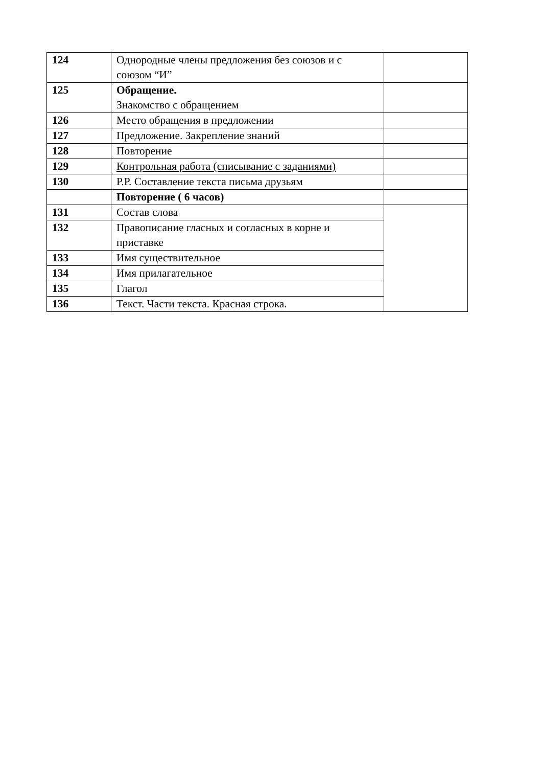| 124 | Однородные члены предложения без союзов и с союзом “И” | |
| 125 | Обращение. Знакомство с обращением | |
| 126 | Место обращения в предложении | |
| 127 | Предложение. Закрепление знаний | |
| 128 | Повторение | |
| 129 | Контрольная работа (списывание с заданиями) | |
| 130 | Р.Р. Составление текста письма друзьям | |
| | Повторение ( 6 часов) | |
| 131 | Состав слова | |
| 132 | Правописание гласных и согласных в корне и приставке | |
| 133 | Имя существительное | |
| 134 | Имя прилагательное | |
| 135 | Глагол | |
| 136 | Текст. Части текста. Красная строка. | |